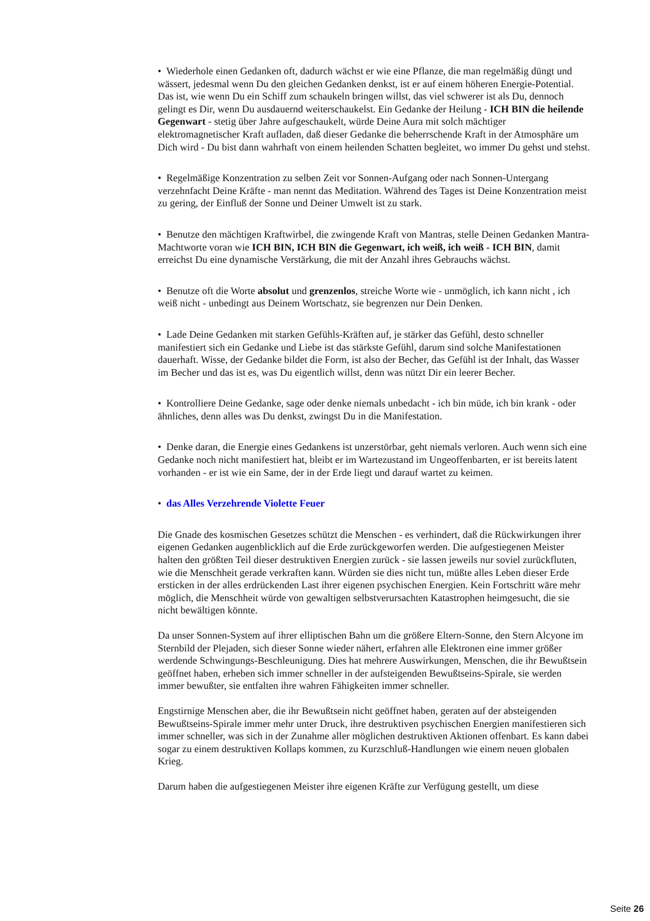• Wiederhole einen Gedanken oft, dadurch wächst er wie eine Pflanze, die man regelmäßig düngt und wässert, jedesmal wenn Du den gleichen Gedanken denkst, ist er auf einem höheren Energie-Potential. Das ist, wie wenn Du ein Schiff zum schaukeln bringen willst, das viel schwerer ist als Du, dennoch gelingt es Dir, wenn Du ausdauernd weiterschaukelst. Ein Gedanke der Heilung - ICH BIN die heilende Gegenwart - stetig über Jahre aufgeschaukelt, würde Deine Aura mit solch mächtiger elektromagnetischer Kraft aufladen, daß dieser Gedanke die beherrschende Kraft in der Atmosphäre um Dich wird - Du bist dann wahrhaft von einem heilenden Schatten begleitet, wo immer Du gehst und stehst.
• Regelmäßige Konzentration zu selben Zeit vor Sonnen-Aufgang oder nach Sonnen-Untergang verzehnfacht Deine Kräfte - man nennt das Meditation. Während des Tages ist Deine Konzentration meist zu gering, der Einfluß der Sonne und Deiner Umwelt ist zu stark.
• Benutze den mächtigen Kraftwirbel, die zwingende Kraft von Mantras, stelle Deinen Gedanken Mantra-Machtworte voran wie ICH BIN, ICH BIN die Gegenwart, ich weiß, ich weiß - ICH BIN, damit erreichst Du eine dynamische Verstärkung, die mit der Anzahl ihres Gebrauchs wächst.
• Benutze oft die Worte absolut und grenzenlos, streiche Worte wie - unmöglich, ich kann nicht , ich weiß nicht - unbedingt aus Deinem Wortschatz, sie begrenzen nur Dein Denken.
• Lade Deine Gedanken mit starken Gefühls-Kräften auf, je stärker das Gefühl, desto schneller manifestiert sich ein Gedanke und Liebe ist das stärkste Gefühl, darum sind solche Manifestationen dauerhaft. Wisse, der Gedanke bildet die Form, ist also der Becher, das Gefühl ist der Inhalt, das Wasser im Becher und das ist es, was Du eigentlich willst, denn was nützt Dir ein leerer Becher.
• Kontrolliere Deine Gedanke, sage oder denke niemals unbedacht - ich bin müde, ich bin krank - oder ähnliches, denn alles was Du denkst, zwingst Du in die Manifestation.
• Denke daran, die Energie eines Gedankens ist unzerstörbar, geht niemals verloren. Auch wenn sich eine Gedanke noch nicht manifestiert hat, bleibt er im Wartezustand im Ungeoffenbarten, er ist bereits latent vorhanden - er ist wie ein Same, der in der Erde liegt und darauf wartet zu keimen.
• das Alles Verzehrende Violette Feuer
Die Gnade des kosmischen Gesetzes schützt die Menschen - es verhindert, daß die Rückwirkungen ihrer eigenen Gedanken augenblicklich auf die Erde zurückgeworfen werden. Die aufgestiegenen Meister halten den größten Teil dieser destruktiven Energien zurück - sie lassen jeweils nur soviel zurückfluten, wie die Menschheit gerade verkraften kann. Würden sie dies nicht tun, müßte alles Leben dieser Erde ersticken in der alles erdrückenden Last ihrer eigenen psychischen Energien. Kein Fortschritt wäre mehr möglich, die Menschheit würde von gewaltigen selbstverursachten Katastrophen heimgesucht, die sie nicht bewältigen könnte.
Da unser Sonnen-System auf ihrer elliptischen Bahn um die größere Eltern-Sonne, den Stern Alcyone im Sternbild der Plejaden, sich dieser Sonne wieder nähert, erfahren alle Elektronen eine immer größer werdende Schwingungs-Beschleunigung. Dies hat mehrere Auswirkungen, Menschen, die ihr Bewußtsein geöffnet haben, erheben sich immer schneller in der aufsteigenden Bewußtseins-Spirale, sie werden immer bewußter, sie entfalten ihre wahren Fähigkeiten immer schneller.
Engstirnige Menschen aber, die ihr Bewußtsein nicht geöffnet haben, geraten auf der absteigenden Bewußtseins-Spirale immer mehr unter Druck, ihre destruktiven psychischen Energien manifestieren sich immer schneller, was sich in der Zunahme aller möglichen destruktiven Aktionen offenbart. Es kann dabei sogar zu einem destruktiven Kollaps kommen, zu Kurzschluß-Handlungen wie einem neuen globalen Krieg.
Darum haben die aufgestiegenen Meister ihre eigenen Kräfte zur Verfügung gestellt, um diese
Seite 26